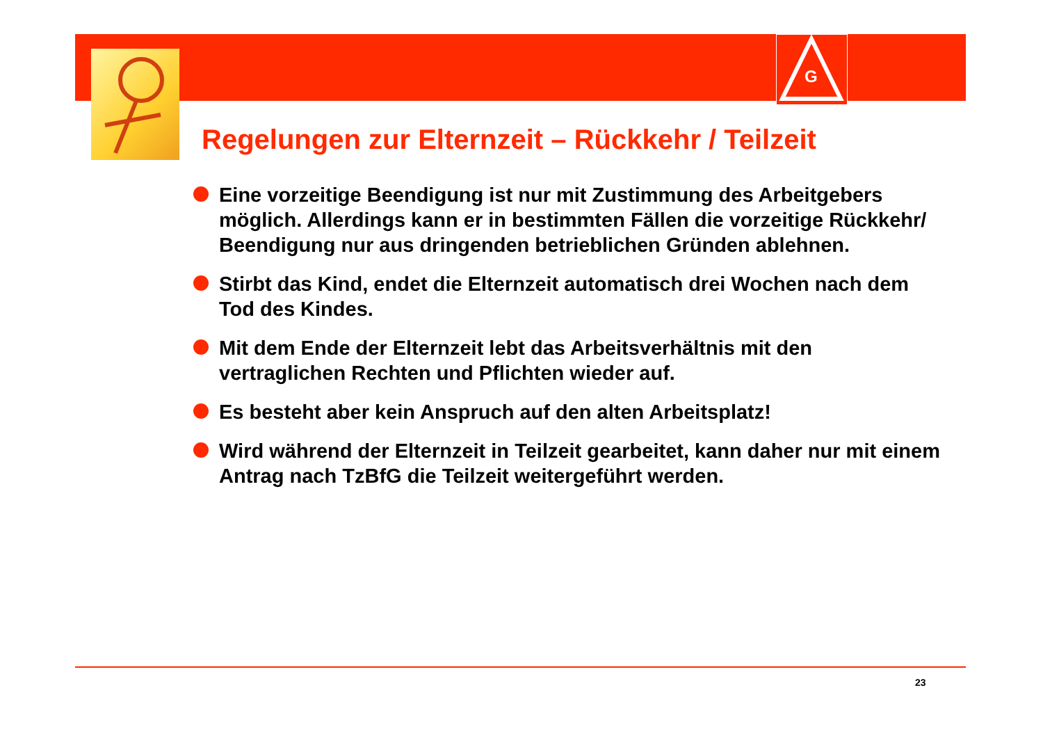G
Regelungen zur Elternzeit – Rückkehr / Teilzeit
Eine vorzeitige Beendigung ist nur mit Zustimmung des Arbeitgebers möglich. Allerdings kann er in bestimmten Fällen die vorzeitige Rückkehr/ Beendigung nur aus dringenden betrieblichen Gründen ablehnen.
Stirbt das Kind, endet die Elternzeit automatisch drei Wochen nach dem Tod des Kindes.
Mit dem Ende der Elternzeit lebt das Arbeitsverhältnis mit den vertraglichen Rechten und Pflichten wieder auf.
Es besteht aber kein Anspruch auf den alten Arbeitsplatz!
Wird während der Elternzeit in Teilzeit gearbeitet, kann daher nur mit einem Antrag nach TzBfG die Teilzeit weitergeführt werden.
23